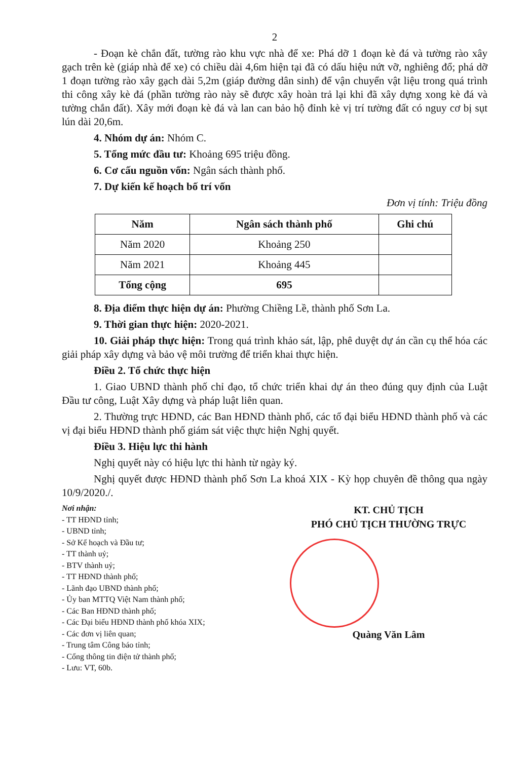2
- Đoạn kè chắn đất, tường rào khu vực nhà để xe: Phá dỡ 1 đoạn kè đá và tường rào xây gạch trên kè (giáp nhà để xe) có chiều dài 4,6m hiện tại đã có dấu hiệu nứt vỡ, nghiêng đổ; phá dỡ 1 đoạn tường rào xây gạch dài 5,2m (giáp đường dân sinh) để vận chuyển vật liệu trong quá trình thi công xây kè đá (phần tường rào này sẽ được xây hoàn trả lại khi đã xây dựng xong kè đá và tường chắn đất). Xây mới đoạn kè đá và lan can bảo hộ đỉnh kè vị trí tường đất có nguy cơ bị sụt lún dài 20,6m.
4. Nhóm dự án: Nhóm C.
5. Tổng mức đầu tư: Khoảng 695 triệu đồng.
6. Cơ cấu nguồn vốn: Ngân sách thành phố.
7. Dự kiến kế hoạch bố trí vốn
Đơn vị tính: Triệu đồng
| Năm | Ngân sách thành phố | Ghi chú |
| --- | --- | --- |
| Năm 2020 | Khoảng 250 | |
| Năm 2021 | Khoảng 445 | |
| Tổng cộng | 695 | |
8. Địa điểm thực hiện dự án: Phường Chiềng Lề, thành phố Sơn La.
9. Thời gian thực hiện: 2020-2021.
10. Giải pháp thực hiện: Trong quá trình khảo sát, lập, phê duyệt dự án cần cụ thể hóa các giải pháp xây dựng và bảo vệ môi trường để triển khai thực hiện.
Điều 2. Tổ chức thực hiện
1. Giao UBND thành phố chỉ đạo, tổ chức triển khai dự án theo đúng quy định của Luật Đầu tư công, Luật Xây dựng và pháp luật liên quan.
2. Thường trực HĐND, các Ban HĐND thành phố, các tổ đại biểu HĐND thành phố và các vị đại biểu HĐND thành phố giám sát việc thực hiện Nghị quyết.
Điều 3. Hiệu lực thi hành
Nghị quyết này có hiệu lực thi hành từ ngày ký.
Nghị quyết được HĐND thành phố Sơn La khoá XIX - Kỳ họp chuyên đề thông qua ngày 10/9/2020./.
Nơi nhận:
- TT HĐND tỉnh;
- UBND tỉnh;
- Sở Kế hoạch và Đầu tư;
- TT thành uỷ;
- BTV thành uỷ;
- TT HĐND thành phố;
- Lãnh đạo UBND thành phố;
- Ủy ban MTTQ Việt Nam thành phố;
- Các Ban HĐND thành phố;
- Các Đại biểu HĐND thành phố khóa XIX;
- Các đơn vị liên quan;
- Trung tâm Công báo tỉnh;
- Cổng thông tin điện tử thành phố;
- Lưu: VT, 60b.
KT. CHỦ TỊCH
PHÓ CHỦ TỊCH THƯỜNG TRỰC
Quàng Văn Lâm